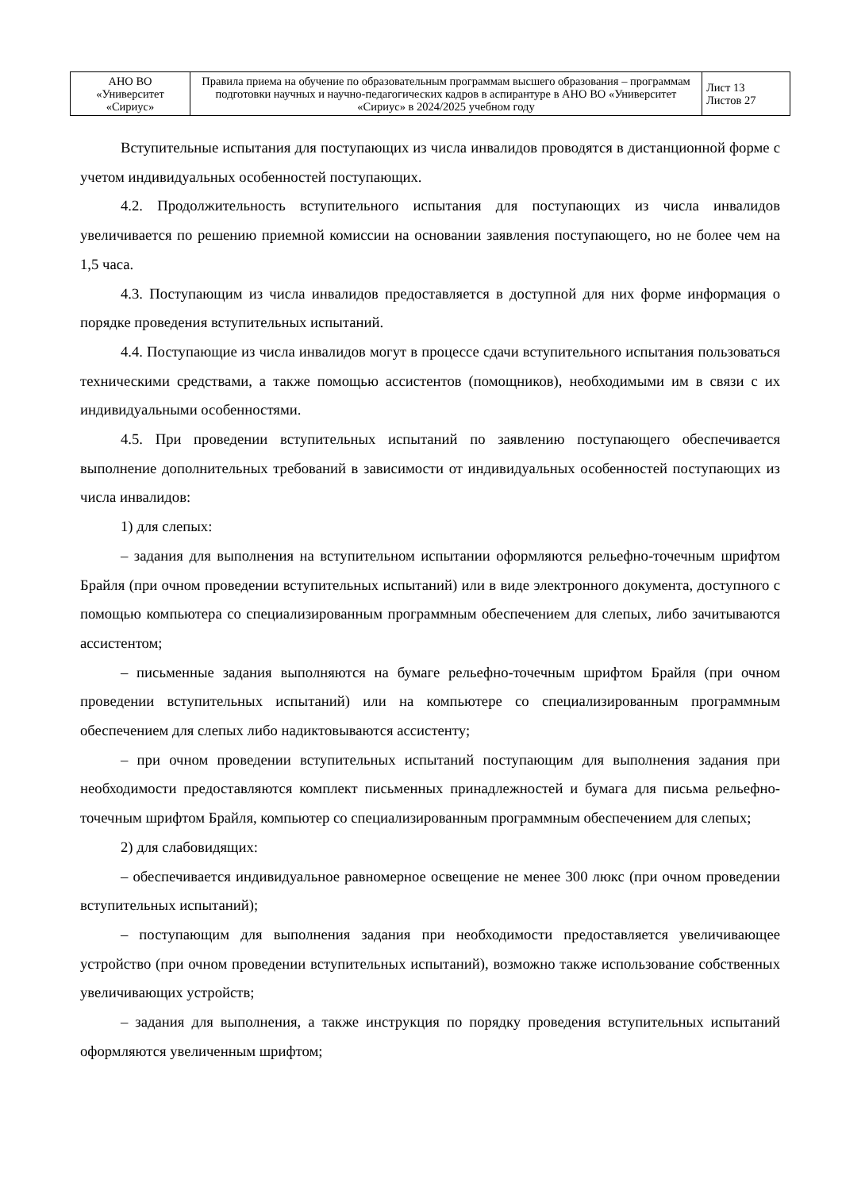| АНО ВО «Университет «Сириус» | Правила приема на обучение по образовательным программам высшего образования – программам подготовки научных и научно-педагогических кадров в аспирантуре в АНО ВО «Университет «Сириус» в 2024/2025 учебном году | Лист 13 Листов 27 |
Вступительные испытания для поступающих из числа инвалидов проводятся в дистанционной форме с учетом индивидуальных особенностей поступающих.
4.2. Продолжительность вступительного испытания для поступающих из числа инвалидов увеличивается по решению приемной комиссии на основании заявления поступающего, но не более чем на 1,5 часа.
4.3. Поступающим из числа инвалидов предоставляется в доступной для них форме информация о порядке проведения вступительных испытаний.
4.4. Поступающие из числа инвалидов могут в процессе сдачи вступительного испытания пользоваться техническими средствами, а также помощью ассистентов (помощников), необходимыми им в связи с их индивидуальными особенностями.
4.5. При проведении вступительных испытаний по заявлению поступающего обеспечивается выполнение дополнительных требований в зависимости от индивидуальных особенностей поступающих из числа инвалидов:
1) для слепых:
– задания для выполнения на вступительном испытании оформляются рельефно-точечным шрифтом Брайля (при очном проведении вступительных испытаний) или в виде электронного документа, доступного с помощью компьютера со специализированным программным обеспечением для слепых, либо зачитываются ассистентом;
– письменные задания выполняются на бумаге рельефно-точечным шрифтом Брайля (при очном проведении вступительных испытаний) или на компьютере со специализированным программным обеспечением для слепых либо надиктовываются ассистенту;
– при очном проведении вступительных испытаний поступающим для выполнения задания при необходимости предоставляются комплект письменных принадлежностей и бумага для письма рельефно-точечным шрифтом Брайля, компьютер со специализированным программным обеспечением для слепых;
2) для слабовидящих:
– обеспечивается индивидуальное равномерное освещение не менее 300 люкс (при очном проведении вступительных испытаний);
– поступающим для выполнения задания при необходимости предоставляется увеличивающее устройство (при очном проведении вступительных испытаний), возможно также использование собственных увеличивающих устройств;
– задания для выполнения, а также инструкция по порядку проведения вступительных испытаний оформляются увеличенным шрифтом;